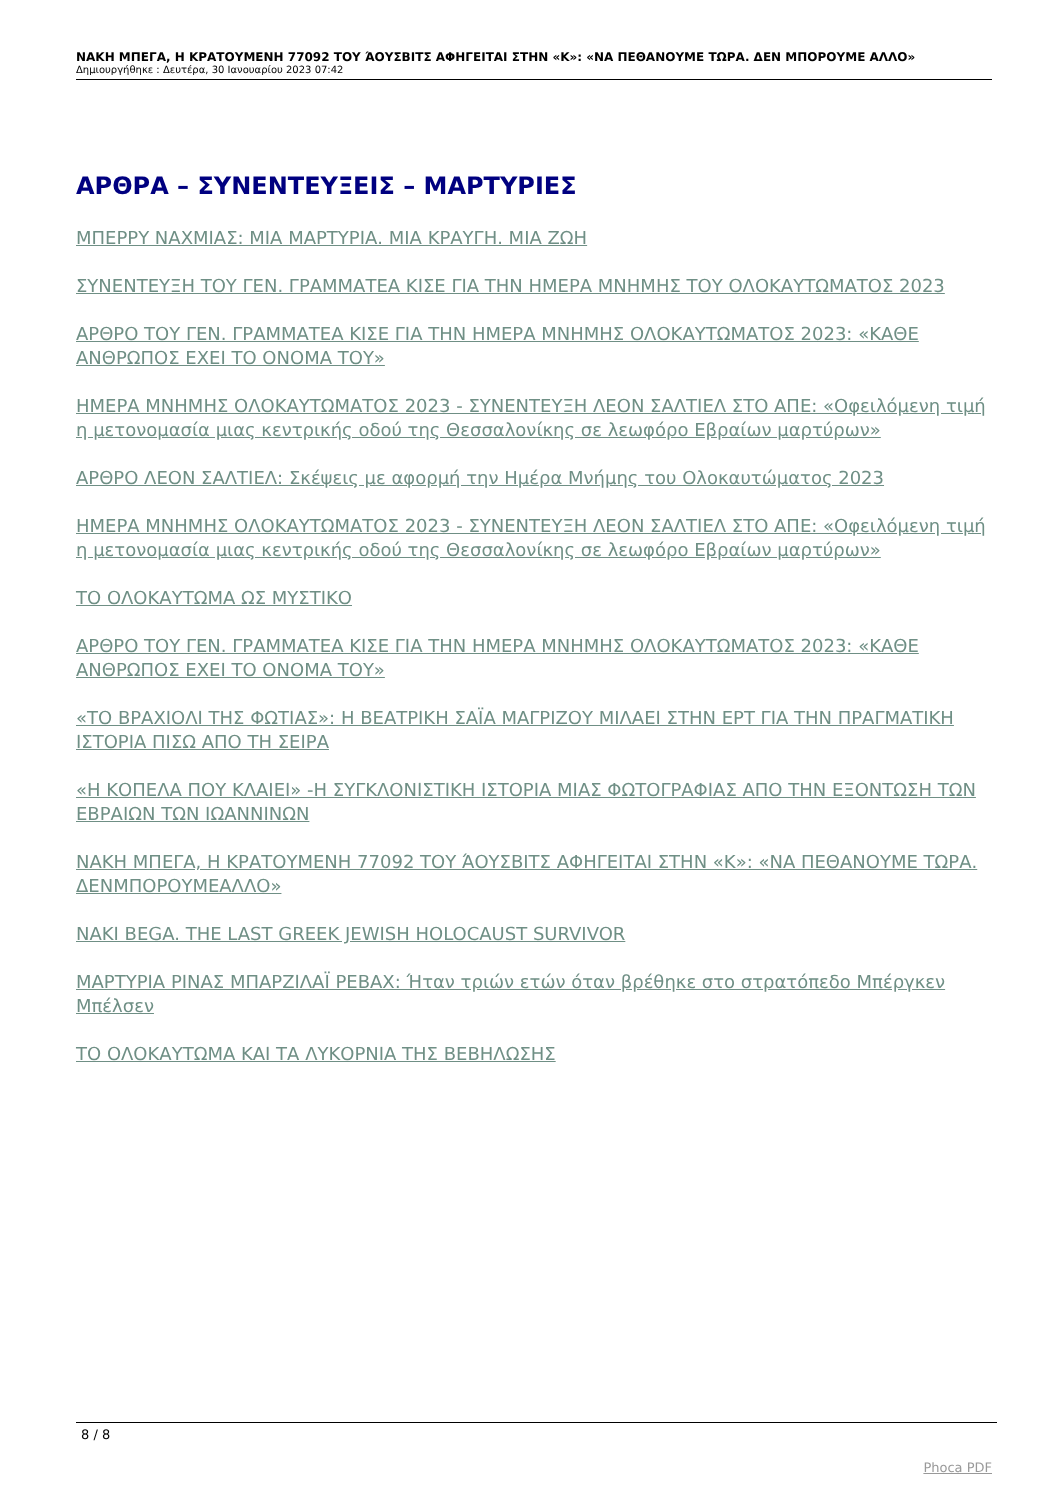ΝΑΚΗ ΜΠΕΓΑ, Η ΚΡΑΤΟΥΜΕΝΗ 77092 ΤΟΥ ΆΟΥΣΒΙΤΣ ΑΦΗΓΕΙΤΑΙ ΣΤΗΝ «Κ»: «ΝΑ ΠΕΘΑΝΟΥΜΕ ΤΩΡΑ. ΔΕΝ ΜΠΟΡΟΥΜΕ ΑΛΛΟ»
Δημιουργήθηκε : Δευτέρα, 30 Ιανουαρίου 2023 07:42
ΑΡΘΡΑ – ΣΥΝΕΝΤΕΥΞΕΙΣ – ΜΑΡΤΥΡΙΕΣ
ΜΠΕΡΡΥ ΝΑΧΜΙΑΣ: ΜΙΑ ΜΑΡΤΥΡΙΑ. ΜΙΑ ΚΡΑΥΓΗ. ΜΙΑ ΖΩΗ
ΣΥΝΕΝΤΕΥΞΗ ΤΟΥ ΓΕΝ. ΓΡΑΜΜΑΤΕΑ ΚΙΣΕ ΓΙΑ ΤΗΝ ΗΜΕΡΑ ΜΝΗΜΗΣ ΤΟΥ ΟΛΟΚΑΥΤΩΜΑΤΟΣ 2023
ΑΡΘΡΟ ΤΟΥ ΓΕΝ. ΓΡΑΜΜΑΤΕΑ ΚΙΣΕ ΓΙΑ ΤΗΝ ΗΜΕΡΑ ΜΝΗΜΗΣ ΟΛΟΚΑΥΤΩΜΑΤΟΣ 2023: «ΚΑΘΕ ΑΝΘΡΩΠΟΣ ΕΧΕΙ ΤΟ ΟΝΟΜΑ ΤΟΥ»
ΗΜΕΡΑ ΜΝΗΜΗΣ ΟΛΟΚΑΥΤΩΜΑΤΟΣ 2023 - ΣΥΝΕΝΤΕΥΞΗ ΛΕΟΝ ΣΑΛΤΙΕΛ ΣΤΟ ΑΠΕ: «Οφειλόμενη τιμή η μετονομασία μιας κεντρικής οδού της Θεσσαλονίκης σε λεωφόρο Εβραίων μαρτύρων»
ΑΡΘΡΟ ΛΕΟΝ ΣΑΛΤΙΕΛ: Σκέψεις με αφορμή την Ημέρα Μνήμης του Ολοκαυτώματος 2023
ΗΜΕΡΑ ΜΝΗΜΗΣ ΟΛΟΚΑΥΤΩΜΑΤΟΣ 2023 - ΣΥΝΕΝΤΕΥΞΗ ΛΕΟΝ ΣΑΛΤΙΕΛ ΣΤΟ ΑΠΕ: «Οφειλόμενη τιμή η μετονομασία μιας κεντρικής οδού της Θεσσαλονίκης σε λεωφόρο Εβραίων μαρτύρων»
ΤΟ ΟΛΟΚΑΥΤΩΜΑ ΩΣ ΜΥΣΤΙΚΟ
ΑΡΘΡΟ ΤΟΥ ΓΕΝ. ΓΡΑΜΜΑΤΕΑ ΚΙΣΕ ΓΙΑ ΤΗΝ ΗΜΕΡΑ ΜΝΗΜΗΣ ΟΛΟΚΑΥΤΩΜΑΤΟΣ 2023: «ΚΑΘΕ ΑΝΘΡΩΠΟΣ ΕΧΕΙ ΤΟ ΟΝΟΜΑ ΤΟΥ»
«ΤΟ ΒΡΑΧΙΟΛΙ ΤΗΣ ΦΩΤΙΑΣ»: Η ΒΕΑΤΡΙΚΗ ΣΑΪΑ ΜΑΓΡΙΖΟΥ ΜΙΛΑΕΙ ΣΤΗΝ ΕΡΤ ΓΙΑ ΤΗΝ ΠΡΑΓΜΑΤΙΚΗ ΙΣΤΟΡΙΑ ΠΙΣΩ ΑΠΟ ΤΗ ΣΕΙΡΑ
«Η ΚΟΠΕΛΑ ΠΟΥ ΚΛΑΙΕΙ» -Η ΣΥΓΚΛΟΝΙΣΤΙΚΗ ΙΣΤΟΡΙΑ ΜΙΑΣ ΦΩΤΟΓΡΑΦΙΑΣ ΑΠΟ ΤΗΝ ΕΞΟΝΤΩΣΗ ΤΩΝ ΕΒΡΑΙΩΝ ΤΩΝ ΙΩΑΝΝΙΝΩΝ
ΝΑΚΗ ΜΠΕΓΑ, Η ΚΡΑΤΟΥΜΕΝΗ 77092 ΤΟΥ ΆΟΥΣΒΙΤΣ ΑΦΗΓΕΙΤΑΙ ΣΤΗΝ «Κ»: «ΝΑ ΠΕΘΑΝΟΥΜΕ ΤΩΡΑ. ΔΕΝΜΠΟΡΟΥΜΕΑΛΛΟ»
NAKI BEGA. THE LAST GREEK JEWISH HOLOCAUST SURVIVOR
ΜΑΡΤΥΡΙΑ ΡΙΝΑΣ ΜΠΑΡΖΙΛΑΪ ΡΕΒΑΧ: Ήταν τριών ετών όταν βρέθηκε στο στρατόπεδο Μπέργκεν Μπέλσεν
ΤΟ ΟΛΟΚΑΥΤΩΜΑ ΚΑΙ ΤΑ ΛΥΚΟΡΝΙΑ ΤΗΣ ΒΕΒΗΛΩΣΗΣ
8 / 8
Phoca PDF